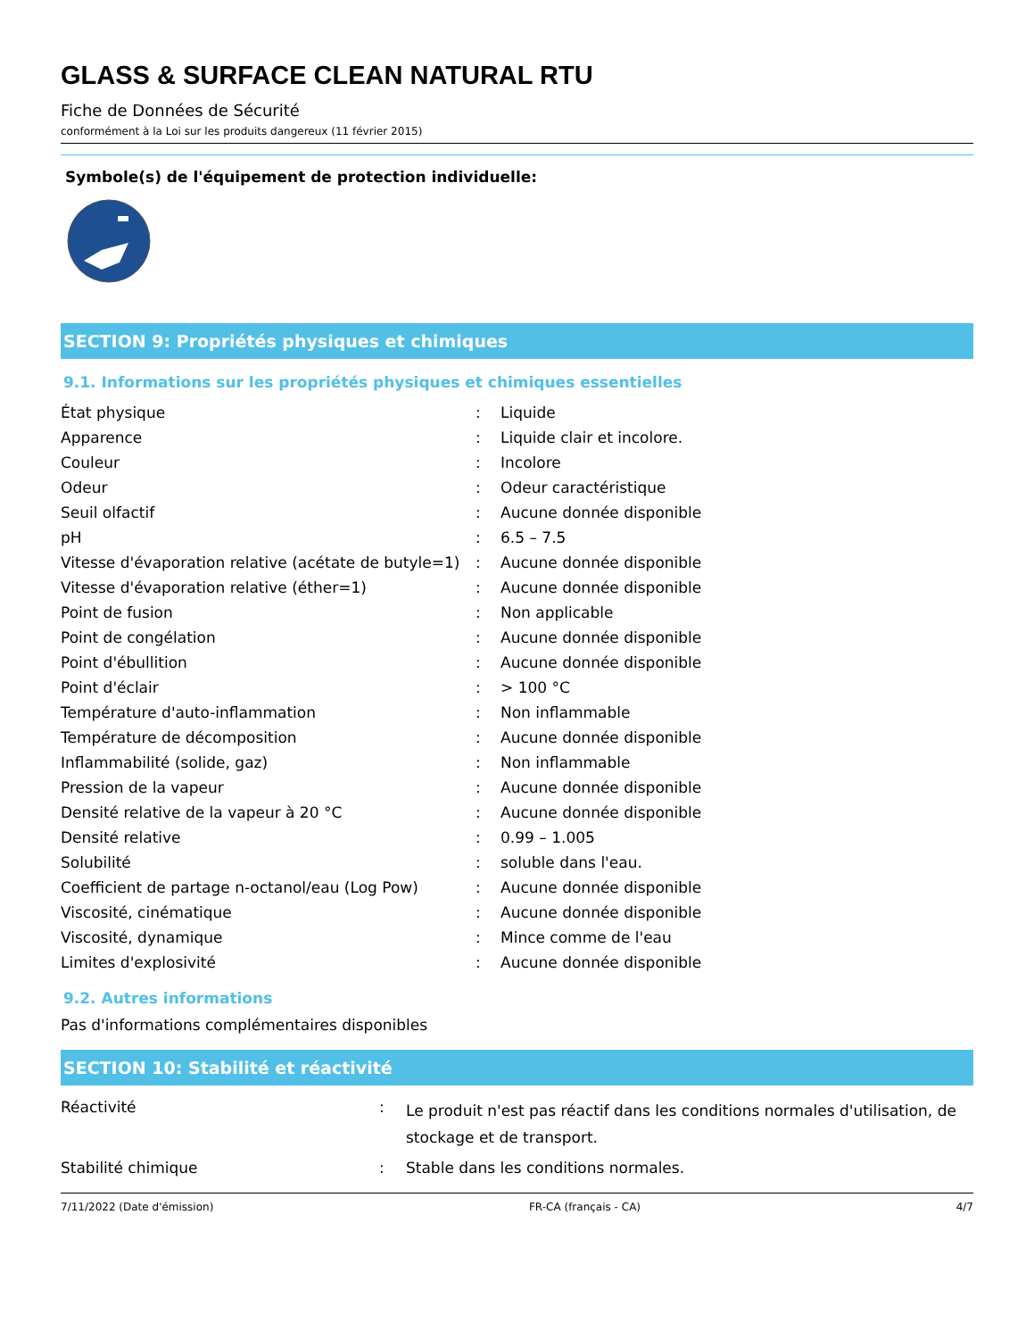GLASS & SURFACE CLEAN NATURAL RTU
Fiche de Données de Sécurité
conformément à la Loi sur les produits dangereux (11 février 2015)
Symbole(s) de l'équipement de protection individuelle:
SECTION 9: Propriétés physiques et chimiques
9.1. Informations sur les propriétés physiques et chimiques essentielles
| État physique | : | Liquide |
| Apparence | : | Liquide clair et incolore. |
| Couleur | : | Incolore |
| Odeur | : | Odeur caractéristique |
| Seuil olfactif | : | Aucune donnée disponible |
| pH | : | 6.5 – 7.5 |
| Vitesse d'évaporation relative (acétate de butyle=1) | : | Aucune donnée disponible |
| Vitesse d'évaporation relative (éther=1) | : | Aucune donnée disponible |
| Point de fusion | : | Non applicable |
| Point de congélation | : | Aucune donnée disponible |
| Point d'ébullition | : | Aucune donnée disponible |
| Point d'éclair | : | > 100 °C |
| Température d'auto-inflammation | : | Non inflammable |
| Température de décomposition | : | Aucune donnée disponible |
| Inflammabilité (solide, gaz) | : | Non inflammable |
| Pression de la vapeur | : | Aucune donnée disponible |
| Densité relative de la vapeur à 20 °C | : | Aucune donnée disponible |
| Densité relative | : | 0.99 – 1.005 |
| Solubilité | : | soluble dans l'eau. |
| Coefficient de partage n-octanol/eau (Log Pow) | : | Aucune donnée disponible |
| Viscosité, cinématique | : | Aucune donnée disponible |
| Viscosité, dynamique | : | Mince comme de l'eau |
| Limites d'explosivité | : | Aucune donnée disponible |
9.2. Autres informations
Pas d'informations complémentaires disponibles
SECTION 10: Stabilité et réactivité
| Réactivité | : | Le produit n'est pas réactif dans les conditions normales d'utilisation, de stockage et de transport. |
| Stabilité chimique | : | Stable dans les conditions normales. |
7/11/2022 (Date d'émission) FR-CA (français - CA) 4/7